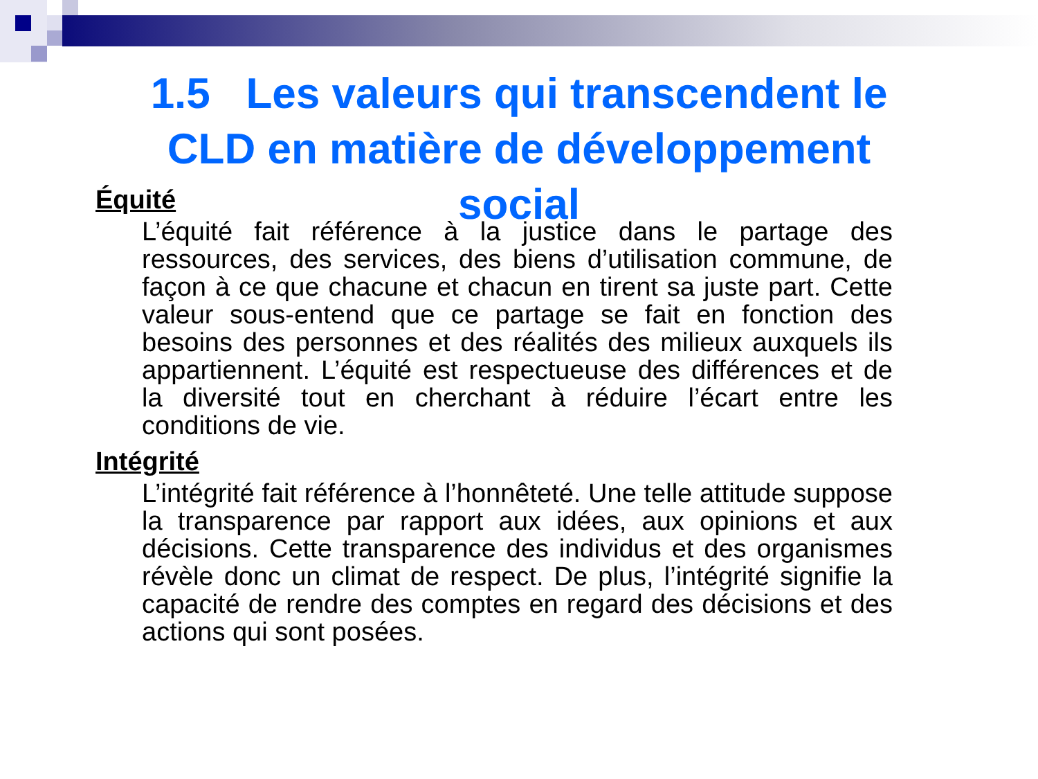1.5 Les valeurs qui transcendent le
CLD en matière de développement
social
Équité
L’équité fait référence à la justice dans le partage des ressources, des services, des biens d’utilisation commune, de façon à ce que chacune et chacun en tirent sa juste part. Cette valeur sous-entend que ce partage se fait en fonction des besoins des personnes et des réalités des milieux auxquels ils appartiennent. L’équité est respectueuse des différences et de la diversité tout en cherchant à réduire l’écart entre les conditions de vie.
Intégrité
L’intégrité fait référence à l’honnêteté. Une telle attitude suppose la transparence par rapport aux idées, aux opinions et aux décisions. Cette transparence des individus et des organismes révèle donc un climat de respect. De plus, l’intégrité signifie la capacité de rendre des comptes en regard des décisions et des actions qui sont posées.